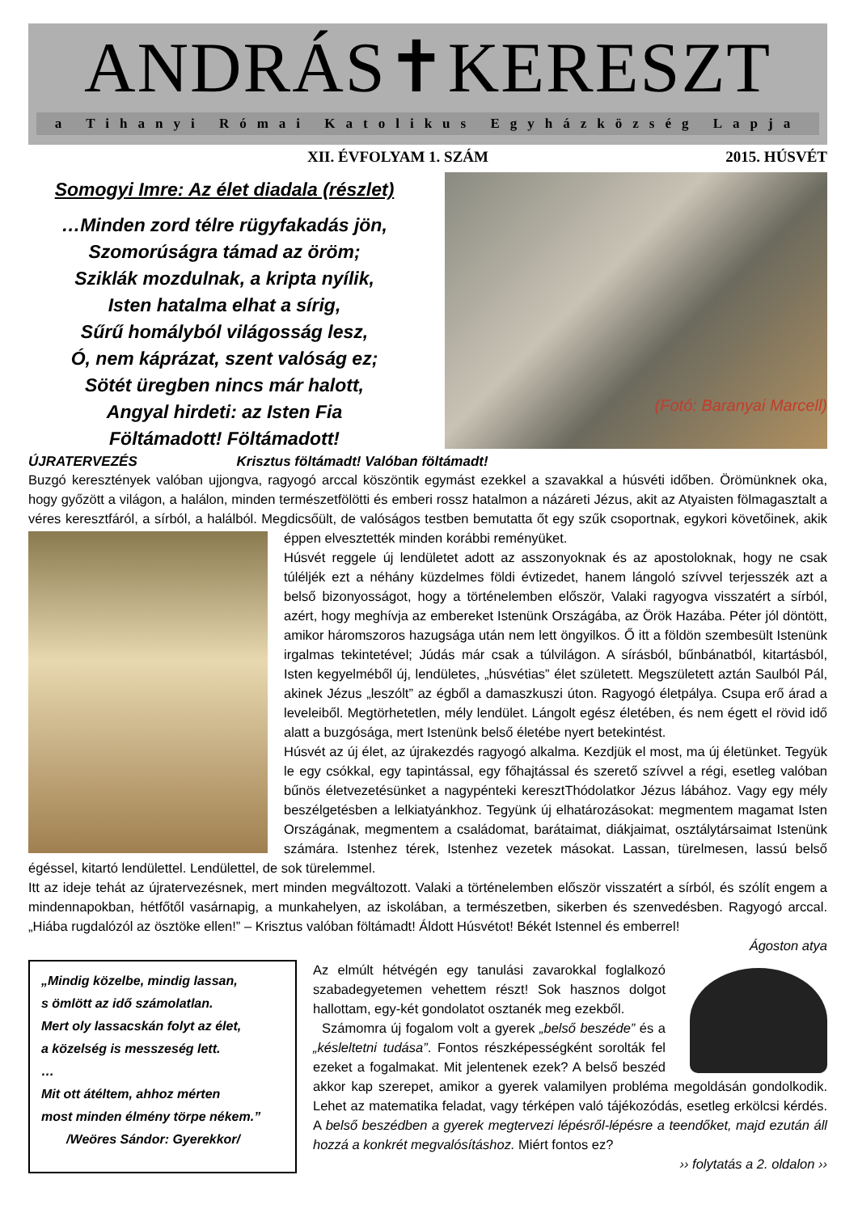ANDRÁS✝KERESZT
a Tihanyi Római Katolikus Egyházközség Lapja
XII. ÉVFOLYAM 1. SZÁM 2015. HÚSVÉT
Somogyi Imre: Az élet diadala (részlet)
…Minden zord télre rügyfakadás jön,
Szomorúságra támad az öröm;
Sziklák mozdulnak, a kripta nyílik,
Isten hatalma elhat a sírig,
Sűrű homályból világosság lesz,
Ó, nem káprázat, szent valóság ez;
Sötét üregben nincs már halott,
Angyal hirdeti: az Isten Fia
Föltámadott! Föltámadott!
(Fotó: Baranyai Marcell)
ÚJRATERVEZÉS Krisztus föltámadt! Valóban föltámadt!
Buzgó keresztények valóban ujjongva, ragyogó arccal köszöntik egymást ezekkel a szavakkal a húsvéti időben. Örömünknek oka, hogy győzött a világon, a halálon, minden természetfölötti és emberi rossz hatalmon a názáreti Jézus, akit az Atyaisten fölmagasztalt a véres keresztfáról, a sírból, a halálból. Megdicsőült, de valóságos testben bemutatta őt egy szűk csoportnak,
egykori követőinek, akik éppen elvesztették minden korábbi reményüket.
Húsvét reggele új lendületet adott az asszonyoknak és az apostoloknak, hogy ne csak túléljék ezt a néhány küzdelmes földi évtizedet, hanem lángoló szívvel terjesszék azt a belső bizonyosságot, hogy a történelemben először, Valaki ragyogva visszatért a sírból, azért, hogy meghívja az embereket Istenünk Országába, az Örök Hazába. Péter jól döntött, amikor háromszoros hazugsága után nem lett öngyilkos. Ő itt a földön szembesült Istenünk irgalmas tekintetével; Júdás már csak a túlvilágon. A sírásból, bűnbánatból, kitartásból, Isten kegyelméből új, lendületes, „húsvétias” élet született. Megszületett aztán Saulból Pál, akinek Jézus „leszólt” az égből a damaszkuszi úton. Ragyogó életpálya. Csupa erő árad a leveleiből. Megtörhetetlen, mély lendület. Lángolt egész életében, és nem égett el rövid idő alatt a buzgósága, mert Istenünk belső életébe nyert betekintést.
Húsvét az új élet, az újrakezdés ragyogó alkalma. Kezdjük el most, ma új életünket. Tegyük le egy csókkal, egy tapintással, egy főhajtással és szerető szívvel a régi, esetleg valóban bűnös életvezetésünket a nagypénteki keresztThódolatkor Jézus lábához. Vagy egy mély beszélgetésben a lelkiatyánkhoz. Tegyünk új elhatározásokat: megmentem magamat Isten Országának, megmentem a családomat, barátaimat, diákjaimat, osztálytársaimat Istenünk számára. Istenhez térek, Istenhez vezetek másokat. Lassan, türelmesen, lassú belső égéssel, kitartó lendülettel. Lendülettel, de sok türelemmel.
Itt az ideje tehát az újratervezésnek, mert minden megváltozott. Valaki a történelemben először visszatért a sírból, és szólít engem a mindennapokban, hétfőtől vasárnapig, a munkahelyen, az iskolában, a természetben, sikerben és szenvedésben. Ragyogó arccal. „Hiába rugdalózól az ösztöke ellen!” – Krisztus valóban föltámadt! Áldott Húsvétot! Békét Istennel és emberrel!
Ágoston atya
„Mindig közelbe, mindig lassan,
s ömlött az idő számolatlan.
Mert oly lassacskán folyt az élet,
a közelség is messzeség lett.
…
Mit ott átéltem, ahhoz mérten
most minden élmény törpe nékem.”
/Weöres Sándor: Gyerekkor/
Az elmúlt hétvégén egy tanulási zavarokkal foglalkozó szabadegyetemen vehettem részt! Sok hasznos dolgot hallottam, egy-két gondolatot osztanék meg ezekből.
Számomra új fogalom volt a gyerek „belső beszéde” és a „késleltetni tudása”. Fontos részképességként sorolták fel ezeket a fogalmakat. Mit jelentenek ezek? A belső beszéd akkor kap szerepet, amikor a gyerek valamilyen probléma megoldásán gondolkodik. Lehet az matematika feladat, vagy térképen való tájékozódás, esetleg erkölcsi kérdés. A belső beszédben a gyerek megtervezi lépésről-lépésre a teendőket, majd ezután áll hozzá a konkrét megvalósításhoz. Miért fontos ez?
›› folytatás a 2. oldalon ››